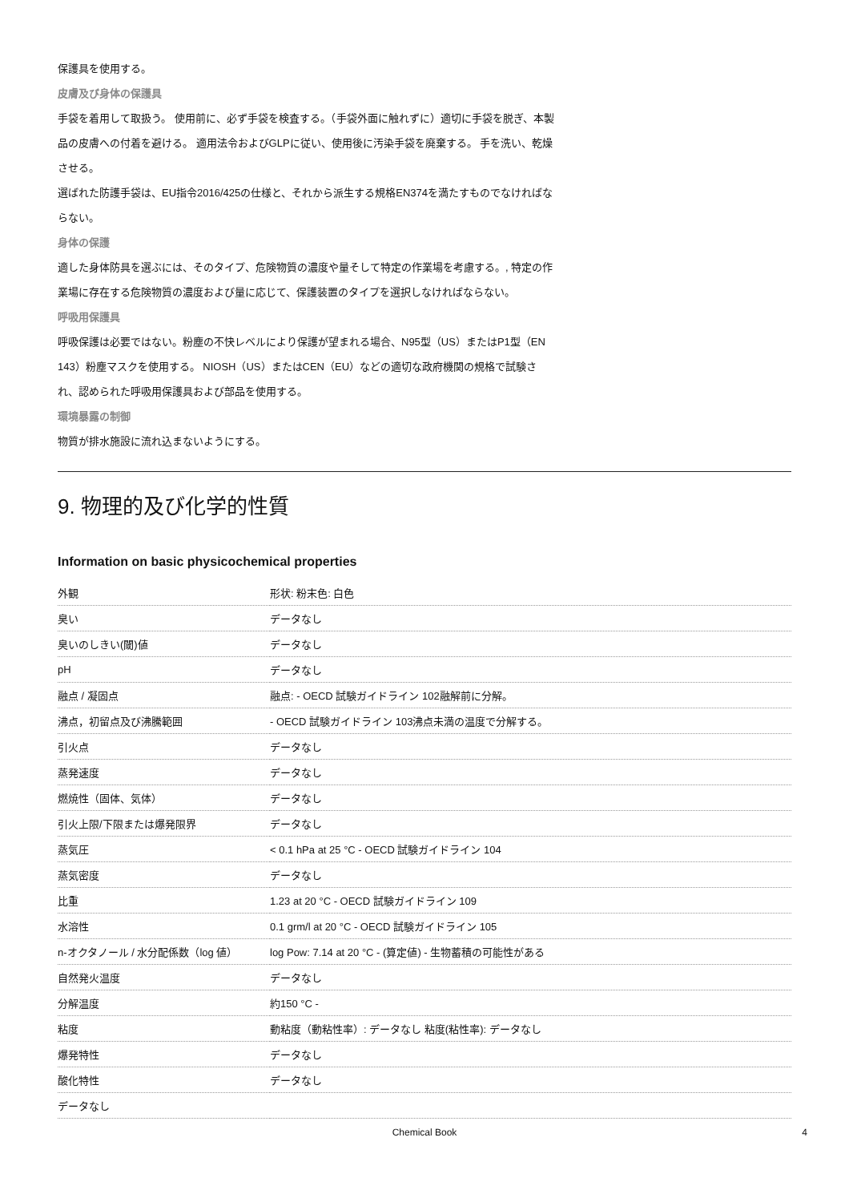保護具を使用する。
皮膚及び身体の保護具
手袋を着用して取扱う。 使用前に、必ず手袋を検査する。（手袋外面に触れずに）適切に手袋を脱ぎ、本製品の皮膚への付着を避ける。 適用法令およびGLPに従い、使用後に汚染手袋を廃棄する。 手を洗い、乾燥させる。
選ばれた防護手袋は、EU指令2016/425の仕様と、それから派生する規格EN374を満たすものでなければならない。
身体の保護
適した身体防具を選ぶには、そのタイプ、危険物質の濃度や量そして特定の作業場を考慮する。, 特定の作業場に存在する危険物質の濃度および量に応じて、保護装置のタイプを選択しなければならない。
呼吸用保護具
呼吸保護は必要ではない。粉塵の不快レベルにより保護が望まれる場合、N95型（US）またはP1型（EN 143）粉塵マスクを使用する。 NIOSH（US）またはCEN（EU）などの適切な政府機関の規格で試験され、認められた呼吸用保護具および部品を使用する。
環境暴露の制御
物質が排水施設に流れ込まないようにする。
9. 物理的及び化学的性質
Information on basic physicochemical properties
| 外観 | 形状: 粉末色: 白色 |
| 臭い | データなし |
| 臭いのしきい(閾)値 | データなし |
| pH | データなし |
| 融点 / 凝固点 | 融点: - OECD 試験ガイドライン 102融解前に分解。 |
| 沸点，初留点及び沸騰範囲 | - OECD 試験ガイドライン 103沸点未満の温度で分解する。 |
| 引火点 | データなし |
| 蒸発速度 | データなし |
| 燃焼性（固体、気体） | データなし |
| 引火上限/下限または爆発限界 | データなし |
| 蒸気圧 | < 0.1 hPa at 25 °C - OECD 試験ガイドライン 104 |
| 蒸気密度 | データなし |
| 比重 | 1.23 at 20 °C - OECD 試験ガイドライン 109 |
| 水溶性 | 0.1 grm/l at 20 °C - OECD 試験ガイドライン 105 |
| n-オクタノール / 水分配係数（log 値） | log Pow: 7.14 at 20 °C - (算定値) - 生物蓄積の可能性がある |
| 自然発火温度 | データなし |
| 分解温度 | 約150 °C - |
| 粘度 | 動粘度（動粘性率）: データなし 粘度(粘性率): データなし |
| 爆発特性 | データなし |
| 酸化特性 | データなし |
| データなし | |
Chemical Book 4